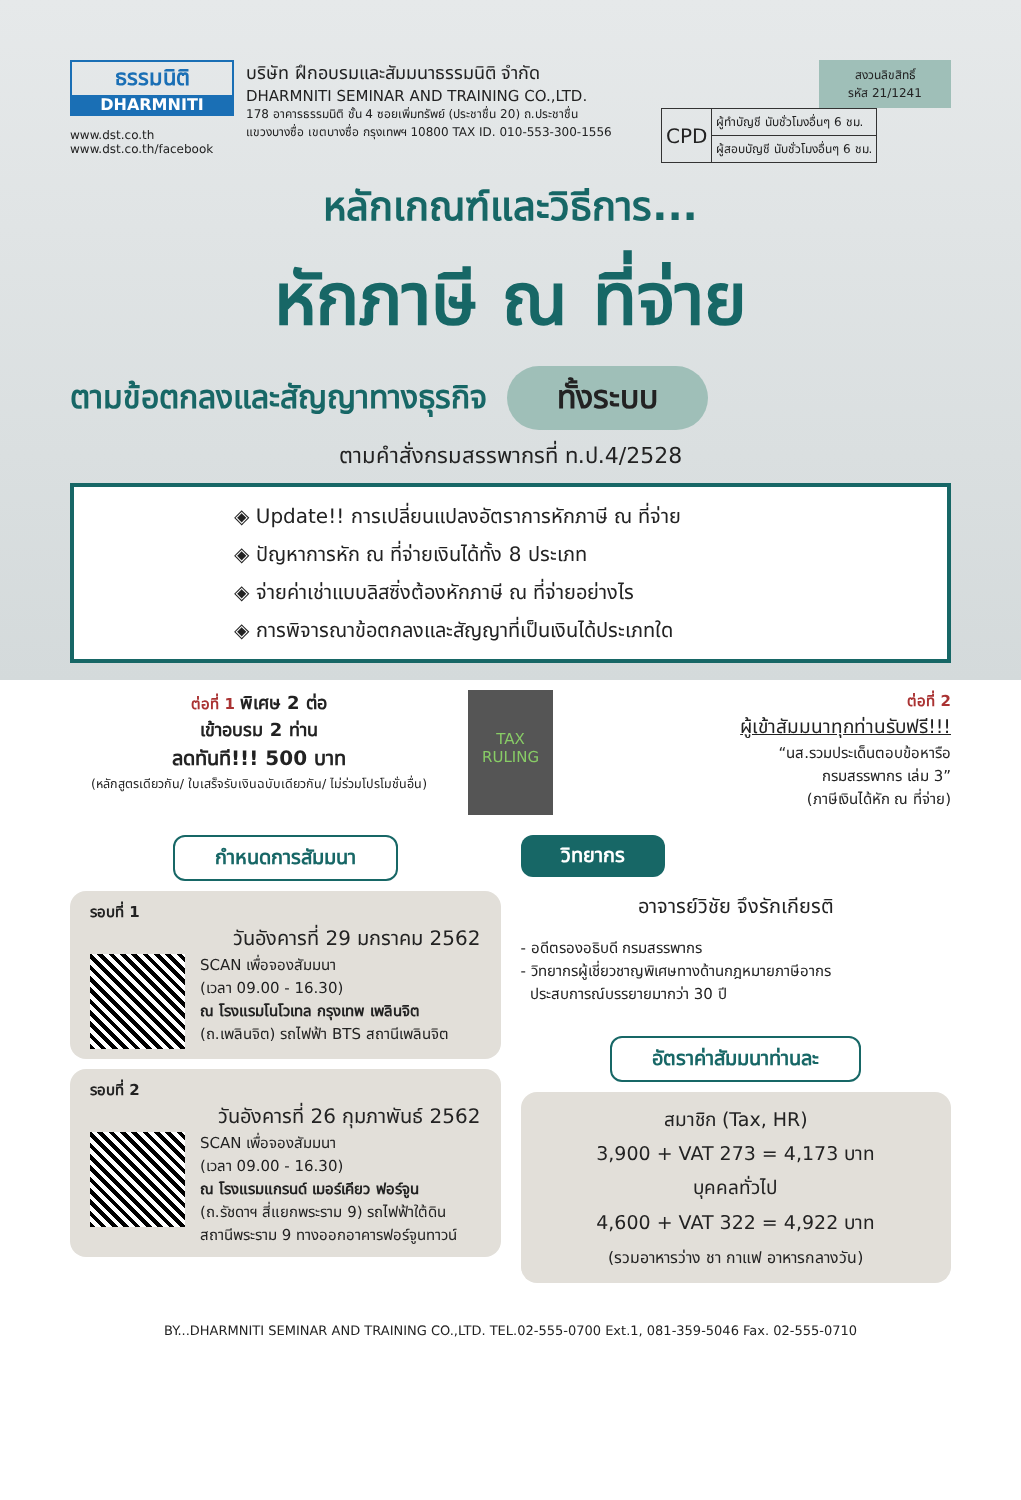ธรรมนิติ
DHARMNITI
www.dst.co.th
www.dst.co.th/facebook
บริษัท ฝึกอบรมและสัมมนาธรรมนิติ จำกัด
DHARMNITI SEMINAR AND TRAINING CO.,LTD.
178 อาคารธรรมนิติ ชั้น 4 ซอยเพิ่มทรัพย์ (ประชาชื่น 20) ถ.ประชาชื่น
แขวงบางซื่อ เขตบางซื่อ กรุงเทพฯ 10800 TAX ID. 010-553-300-1556
สงวนลิขสิทธิ์
รหัส 21/1241
| CPD | ผู้ทำบัญชี นับชั่วโมงอื่นๆ 6 ชม. |
| | ผู้สอบบัญชี นับชั่วโมงอื่นๆ 6 ชม. |
หลักเกณฑ์และวิธีการ...
หักภาษี ณ ที่จ่าย
ตามข้อตกลงและสัญญาทางธุรกิจ ทั้งระบบ
ตามคำสั่งกรมสรรพากรที่ ท.ป.4/2528
◈ Update!! การเปลี่ยนแปลงอัตราการหักภาษี ณ ที่จ่าย
◈ ปัญหาการหัก ณ ที่จ่ายเงินได้ทั้ง 8 ประเภท
◈ จ่ายค่าเช่าแบบลิสซิ่งต้องหักภาษี ณ ที่จ่ายอย่างไร
◈ การพิจารณาข้อตกลงและสัญญาที่เป็นเงินได้ประเภทใด
ต่อที่ 1 พิเศษ 2 ต่อ
เข้าอบรม 2 ท่าน
ลดทันที!!! 500 บาท
(หลักสูตรเดียวกัน/ ใบเสร็จรับเงินฉบับเดียวกัน/ ไม่ร่วมโปรโมชั่นอื่น)
TAX RULING
ต่อที่ 2
ผู้เข้าสัมมนาทุกท่านรับฟรี!!!
“นส.รวมประเด็นตอบข้อหารือ
กรมสรรพากร เล่ม 3”
(ภาษีเงินได้หัก ณ ที่จ่าย)
กำหนดการสัมมนา
รอบที่ 1
วันอังคารที่ 29 มกราคม 2562
SCAN เพื่อจองสัมมนา
(เวลา 09.00 - 16.30)
ณ โรงแรมโนโวเทล กรุงเทพ เพลินจิต
(ถ.เพลินจิต) รถไฟฟ้า BTS สถานีเพลินจิต
รอบที่ 2
วันอังคารที่ 26 กุมภาพันธ์ 2562
SCAN เพื่อจองสัมมนา
(เวลา 09.00 - 16.30)
ณ โรงแรมแกรนด์ เมอร์เคียว ฟอร์จูน
(ถ.รัชดาฯ สี่แยกพระราม 9) รถไฟฟ้าใต้ดิน สถานีพระราม 9 ทางออกอาคารฟอร์จูนทาวน์
วิทยากร
อาจารย์วิชัย จึงรักเกียรติ
- อดีตรองอธิบดี กรมสรรพากร
- วิทยากรผู้เชี่ยวชาญพิเศษทางด้านกฎหมายภาษีอากร
ประสบการณ์บรรยายมากว่า 30 ปี
อัตราค่าสัมมนาท่านละ
สมาชิก (Tax, HR)
3,900 + VAT 273 = 4,173 บาท
บุคคลทั่วไป
4,600 + VAT 322 = 4,922 บาท
(รวมอาหารว่าง ชา กาแฟ อาหารกลางวัน)
BY...DHARMNITI SEMINAR AND TRAINING CO.,LTD. TEL.02-555-0700 Ext.1, 081-359-5046 Fax. 02-555-0710